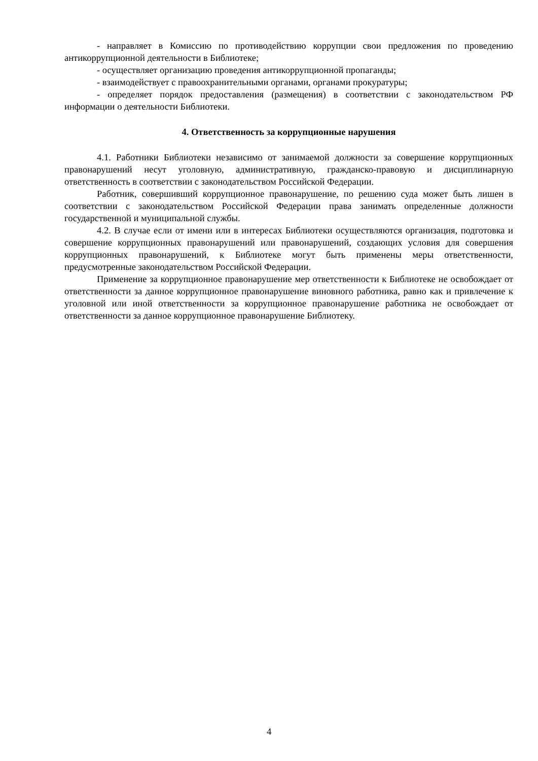- направляет в Комиссию по противодействию коррупции свои предложения по проведению антикоррупционной деятельности в Библиотеке;
- осуществляет организацию проведения антикоррупционной пропаганды;
- взаимодействует с правоохранительными органами, органами прокуратуры;
- определяет порядок предоставления (размещения) в соответствии с законодательством РФ информации о деятельности Библиотеки.
4. Ответственность за коррупционные нарушения
4.1. Работники Библиотеки независимо от занимаемой должности за совершение коррупционных правонарушений несут уголовную, административную, гражданско-правовую и дисциплинарную ответственность в соответствии с законодательством Российской Федерации.
Работник, совершивший коррупционное правонарушение, по решению суда может быть лишен в соответствии с законодательством Российской Федерации права занимать определенные должности государственной и муниципальной службы.
4.2. В случае если от имени или в интересах Библиотеки осуществляются организация, подготовка и совершение коррупционных правонарушений или правонарушений, создающих условия для совершения коррупционных правонарушений, к Библиотеке могут быть применены меры ответственности, предусмотренные законодательством Российской Федерации.
Применение за коррупционное правонарушение мер ответственности к Библиотеке не освобождает от ответственности за данное коррупционное правонарушение виновного работника, равно как и привлечение к уголовной или иной ответственности за коррупционное правонарушение работника не освобождает от ответственности за данное коррупционное правонарушение Библиотеку.
4